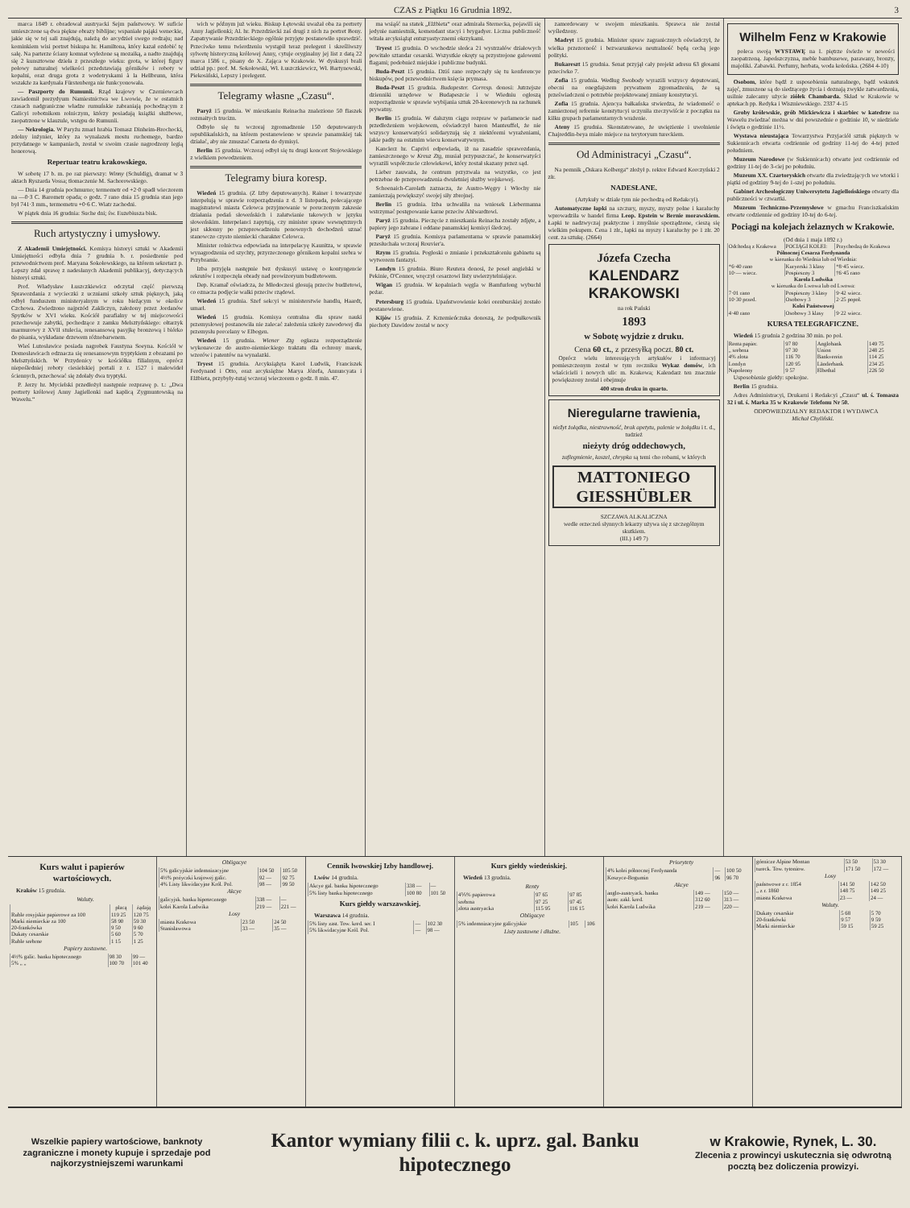CZAS z Piątku 16 Grudnia 1892. 3
marca 1849 r. obradował austryacki Sejm państwowy. W suficie umieszczone są dwa piękne obrazy biblijne; wspaniałe pająki weneckie, jakie się w tej sali znajdują, należą do arcydzieł swego rodzaju; nad kominkiem wisi portret biskupa hr. Hamiltona, który kazał ozdobić tę salę. Na parterze ściany komnat wyłożone są mozaiką, a nadto znajdują się 2 kunsztowne dzieła z przeszłego wieku: grota, w której figury połowy naturalnej wielkości przedstawiają górników i roboty w kopalni, oraz druga grota z wodotryskami à la Hellbrunn, która wszakże za kardynała Fürstenberga nie funkcyonowała.
— Paszporty do Rumunii. Rząd krajowy w Czerniowcach zawiadomił prezydyum Namiestnictwa we Lwowie, że w ostatnich czasach nadgraniczne władze rumuńskie zabraniają pochodzącym z Galicyi robotnikom rolniczym, którzy posiadają książki służbowe, zaopatrzone w klauzule, wstępu do Rumunii.
— Nekrologia. W Paryżu zmarł hrabia Tomasz Dinheim-Brochocki, zdolny inżynier, który za wynalazek mostu ruchomego, bardzo przydatnego w kampaniach, został w swoim czasie nagrodzony legią honorową.
Repertuar teatru krakowskiego.
W sobotę 17 b. m. po raz pierwszy: Winny (Schuldig), dramat w 3 aktach Ryszarda Vossa; tłomaczenie M. Sachorowskiego.
— Dnia 14 grudnia pochmurno; termometr od +2·0 spadł wieczorem na —0·3 C. Barometr opada; o godz. 7 rano dnia 15 grudnia stan jego był 741·3 mm., termometru +0·6 C. Wiatr zachodni.
W piątek dnia 16 grudnia: Suche dni; św. Euzebiusza bisk.
Ruch artystyczny i umysłowy.
Z Akademii Umiejętności. Komisya historyi sztuki w Akademii Umiejętności odbyła dnia 7 grudnia b. r. posiedzenie pod przewodnictwem prof. Maryana Sokołowskiego, na którem sekretarz p. Lepszy zdał sprawę z nadesłanych Akademii publikacyj, dotyczących historyi sztuki.
Prof. Władysław Łuszczkiewicz odczytał część pierwszą Sprawozdania z wycieczki z uczniami szkoły sztuk pięknych, jaką odbył funduszem ministeryalnym w roku bieżącym w okolice Czchowa. Zwiedzono najprzód Zakliczyn, założony przez Jordanów Spytków w XVI wieku. Kościół parafialny w tej miejscowości przechowuje zabytki, pochodzące z zamku Melsztyńskiego: ołtarzyk marmurowy z XVII stulecia, renesansową pasyjkę bronzową i biórko do pisania, wykładane drzewem różnobarwnem.
Wieś Lutosławice posiada nagrobek Faustyna Soeyna. Kościół w Domosławicach odznacza się renesansowym tryptykiem z obrazami po Melsztyńskich. W Przydonicy w kościółku filialnym, oprócz niepośledniej roboty ciesielskiej portali z r. 1527 i malowideł ściennych, przechować się zdołały dwa tryptyki.
P. Jerzy hr. Mycielski przedłożył następnie rozprawę p. t.: „Dwa portrety królowej Anny Jagiellonki nad kaplicą Zygmuntowską na Wawelu.“
wich w późnym już wieku. Biskup Łętowski uważał oba za portrety Anny Jagiellonki; Al. hr. Przezdziecki zaś drugi z nich za portret Bony. Zapatrywanie Przezdzieckiego ogólnie przyjęte postanowiło sprawdzić. Przeciwko temu twierdzeniu wystąpił teraz prelegent i skreśliwszy sylwetę historyczną królowej Anny, cytuje oryginalny jej list z datą 22 marca 1586 r., pisany do X. Zająca w Krakowie. W dyskusyi brali udział pp.: prof. M. Sokołowski, Wł. Łuszczkiewicz, Wł. Bartynowski, Piekosiński, Lepszy i prelegent.
Telegramy własne „Czasu“.
Paryż 15 grudnia. W mieszkaniu Reinacha znaleziono 50 flaszek rozmaitych trucizn.
Odbyło się tu wczoraj zgromadzenie 150 deputowanych republikańskich, na którem postanowiono w sprawie panamskiej tak działać, aby nie zmuszać Carnota do dymisyi.
Berlin 15 grudnia. Wczoraj odbył się tu drugi koncert Stojowskiego z wielkiem powodzeniem.
Telegramy biura koresp.
Wiedeń 15 grudnia. (Z Izby deputowanych). Rainer i towarzysze interpelują w sprawie rozporządzenia z d. 3 listopada, polecającego magistratowi miasta Celowca przyjmowanie w poruczonym zakresie działania podań słoweńskich i załatwianie takowych w języku słoweńskim. Interpelanci zapytują, czy minister spraw wewnętrznych jest skłonny po przeprowadzeniu ponownych dochodzeń uznać stanowczo czysto niemiecki charakter Celowca.
Minister rolnictwa odpowiada na interpelacyę Kaunitza, w sprawie wynagrodzenia od szychty, przyrzeczonego górnikom kopalni srebra w Przybramie.
Izba przyjęła następnie bez dyskusyi ustawę o kontyngencie rekrutów i rozpoczęła obrady nad prowizoryum budżetowem.
Dep. Kramař oświadcza, że Młodoczesi głosują przeciw budżetowi, co oznacza podjęcie walki przeciw rządowi.
Wiedeń 15 grudnia. Szef sekcyi w ministerstwie handlu, Haardt, umarł.
Wiedeń 15 grudnia. Komisya centralna dla spraw nauki przemysłowej postanowiła nie zalecać założenia szkoły zawodowej dla przemysłu porcelany w Elbogen.
Wiedeń 15 grudnia. Wiener Ztg ogłasza rozporządzenie wykonawcze do austro-niemieckiego traktatu dla ochrony marek, wzorów i patentów na wynalazki.
Tryest 15 grudnia. Arcyksiążęta Karol Ludwik, Franciszek Ferdynand i Otto, oraz arcyksiężne Marya Józefa, Annuncyata i Elżbieta, przybyły-tutaj wczoraj wieczorem o godz. 8 min. 47.
ma wsiąść na statek „Elżbieta“ oraz admirała Sternecka, pojawili się jedynie namiestnik, komendant stacyi i brygadyer. Liczna publiczność witała arcyksiążąt entuzyastycznemi okrzykami.
Tryest 15 grudnia. O wschodzie słońca 21 wystrzałów działowych powitało sztandar cesarski. Wszystkie okręty są przystrojone galowemi flagami; podobnież miejskie i publiczne budynki.
Buda-Peszt 15 grudnia. Dziś rano rozpoczęły się tu konferencye biskupów, pod przewodnictwem księcia prymasa.
Buda-Peszt 15 grudnia. Budapester. Corresp. donosi: Jutrzejsze dzienniki urzędowe w Budapeszcie i w Wiedniu ogłoszą rozporządzenie w sprawie wybijania sztuk 20-koronowych na rachunek prywatny.
Berlin 15 grudnia. W dalszym ciągu rozpraw w parlamencie nad przedłożeniem wojskowem, oświadczył baron Manteuffel, że nie wszyscy konserwatyści solidaryzują się z niektóremi wyrażeniami, jakie padły na ostatnim wiecu konserwatywnym.
Kanclerz hr. Caprivi odpowiada, iż na zasadzie sprawozdania, zamieszczonego w Kreuz Ztg, musiał przypuszczać, że konserwatyści wyrazili współczucie człowiekowi, który został skazany przez sąd.
Lieber zauważa, że centrum przyzwala na wszystko, co jest potrzebne do przeprowadzenia dwuletniej służby wojskowej.
Schoenaich-Carolath zaznacza, że Austro-Węgry i Włochy nie zamierzają powiększyć swojej siły zbrojnej.
Berlin 15 grudnia. Izba uchwaliła na wniosek Liebermanna wstrzymać postępowanie karne przeciw Ahlwardtowi.
Paryż 15 grudnia. Pieczęcie z mieszkania Reinacha zostały zdjęte, a papiery jego zabrane i oddane panamskiej komisyi śledczej.
Paryż 15 grudnia. Komisya parlamentarna w sprawie panamskiej przesłuchała wczoraj Rouvier'a.
Rzym 15 grudnia. Pogłoski o zmianie i przekształceniu gabinetu są wytworem fantazyi.
Londyn 15 grudnia. Biuro Reutera donosi, że poseł angielski w Pekinie, O'Connor, wręczył cesarzowi listy uwierzytelniające.
Wigan 15 grudnia. W kopalniach węgla w Bamfurlong wybuchł pożar.
Petersburg 15 grudnia. Upaństwowienie kolei orenburskiej zostało postanowione.
Kijów 15 grudnia. Z Krzemieńczuka donoszą, że podpułkownik piechoty Dawidow został w nocy
zamordowany w swojem mieszkaniu. Sprawca nie został wyśledzony.
Madryt 15 grudnia. Minister spraw zagranicznych oświadczył, że wielka przezorność i bezwarunkowa neutralność będą cechą jego polityki.
Bukareszt 15 grudnia. Senat przyjął cały projekt adresu 63 głosami przeciwko 7.
Zofia 15 grudnia. Według Swobody wyrazili wszyscy deputowani, obecni na onegdajszem prywatnem zgromadzeniu, że są przeświadczeni o potrzebie projektowanej zmiany konstytucyi.
Zofia 15 grudnia. Ajencya bałkańska stwierdza, że wiadomość o zamierzonej reformie konstytucyi uczyniła rzeczywiście z początku na kilku grupach parlamentarnych wrażenie.
Ateny 15 grudnia. Skonstatowano, że uwięzienie i uwolnienie Chajreddin-beya miało miejsce na terytoryum tureckiem.
Od Administracyi „Czasu“.
Na pomnik „Oskara Kolberga“ złożył p. rektor Edward Korczyński 2 złr.
NADESŁANE.
(Artykuły w dziale tym nie pochodzą od Redakcyi).
Automatyczne łapki na szczury, myszy, myszy polne i karaluchy wprowadziła w handel firma Leop. Epstein w Bernie morawskiem. Łapki te nadzwyczaj praktyczne i zmyślnie sporządzone, cieszą się wielkim pokupem. Cena 1 złr., łapki na myszy i karaluchy po 1 złr. 20 cent. za sztukę. (2664)
Józefa Czecha
KALENDARZ KRAKOWSKI
na rok Pański
1893
w Sobotę wyjdzie z druku.
Cena 60 ct., z przesyłką poczt. 80 ct.
Oprócz wielu interesujących artykułów i informacyj pomieszczonym został w tym roczniku Wykaz domów, ich właścicieli i nowych ulic m. Krakowa; Kalendarz ten znacznie powiększony został i obejmuje
400 stron druku in quarto.
Nieregularne trawienia,
niežyt żołądka, niestrawność, brak apetytu, palenie w żołądku i t. d., tudzież
nieżyty dróg oddechowych,
zaflegmienie, kaszel, chrypka są temi cho robami, w których
MATTONIEGO
GIESSHÜBLER
SZCZAWA ALKALICZNA
wedle orzeczeń słynnych lekarzy używa się z szczególnym skutkiem.
(III.) 149 7)
Wilhelm Fenz w Krakowie
poleca swoją WYSTAWĘ na I. piętrze świeżo w nowości zaopatrzoną. Japońszczyzna, meble bambusowe, parawany, bronzy, majoliki. Zabawki. Perfumy, herbata, woda kolońska. (2684 4-10)
Osobom, które bądź z usposobienia naturalnego, bądź wskutek zajęć, zmuszone są do siedzącego życia i doznają zwykle zatwardzenia, usilnie zalecamy użycie ziółek Chambarda. Skład w Krakowie w aptekach pp. Redyka i Wiszniewskiego. 2337 4-15
Groby królewskie, grób Mickiewicza i skarbiec w katedrze na Wawelu zwiedzać można w dni powszednie o godzinie 10, w niedziele i święta o godzinie 11½.
Wystawa nieustająca Towarzystwa Przyjaciół sztuk pięknych w Sukiennicach otwarta codziennie od godziny 11-tej do 4-tej przed południem.
Muzeum Narodowe (w Sukiennicach) otwarte jest codziennie od godziny 11-tej do 3-ciej po południu.
Muzeum XX. Czartoryskich otwarte dla zwiedzających we wtorki i piątki od godziny 9-tej do 1-szej po południu.
Gabinet Archeologiczny Uniwersytetu Jagiellońskiego otwarty dla publiczności w czwartki.
Muzeum Techniczno-Przemysłowe w gmachu Franciszkańskim otwarte codziennie od godziny 10-tej do 6-tej.
Pociągi na kolejach żelaznych w Krakowie.
(Od dnia 1 maja 1892 r.)
| Odchodzą z Krakowa | POCIĄGI KOLEI: | Przychodzą do Krakowa |
| --- | --- | --- |
| Północnej Cesarza Ferdynanda w kierunku do Wiednia lub od Wiednia: | | |
| *6·40 rano | Kuryerski 3 klasy | *8·45 wiecz. |
| 10·— wiecz. | Pospieszny 3 | †6·45 rano |
| Karola Ludwika w kierunku do Lwowa lub od Lwowa: | | |
| 7·01 rano | Pospieszny 3 klasy | 9·42 wiecz. |
| 10·30 przed. | Osobowy 3 | 2·25 popoł. |
| Kolei Państwowej | | |
| 4·40 rano | Osobowy 3 klasy | 9·22 wiecz. |
KURSA TELEGRAFICZNE.
Wiedeń 15 grudnia 2 godzina 30 min. po poł.
| Renta papier. | 97 80 | Anglobank | 149 75 |
| „ srebrna | 97 30 | Union | 248 25 |
| 4% złota | 116 70 | Bankverein | 114 25 |
| Londyn | 120 95 | Länderbank | 234 25 |
| Napoleony | 9 57 | Elbethal | 226 50 |
Usposobienie giełdy: spokojne.
Berlin 15 grudnia.
Adres Administracyi, Drukarni i Redakcyi „Czasu“ ul. ś. Tomasza 32 i ul. ś. Marka 35 w Krakowie Telefonu Nr 50.
ODPOWIEDZIALNY REDAKTOR I WYDAWCA
Michał Chyliński.
Kurs walut i papierów wartościowych.
Kraków 15 grudnia.
Waluty.
| | płacą | żądają |
| --- | --- | --- |
| Ruble rosyjskie papierowe za 100 | 119 25 | 120 75 |
| Marki niemieckie za 100 | 58 90 | 59 30 |
| 20-frankówka | 9 50 | 9 60 |
| Dukaty cesarskie | 5 60 | 5 70 |
| Ruble srebrne | 1 15 | 1 25 |
Papiery zastawne.
| 4½% galic. banku hipotecznego | 98 30 | 99 — |
| 5% „ „ | 100 70 | 101 40 |
Obligacye
| 5% galicyjskie indemnizacyjne | 104 50 | 105 50 |
| 4½% pożyczki krajowej galic. | 92 — | 92 75 |
| 4% Listy likwidacyjne Król. Pol. | 98 — | 99 50 |
Akcye
| galicyjsk. banku hipotecznego | 338 — | — |
| kolei Karola Ludwika | 219 — | 221 — |
Losy
| miasta Krakowa | 23 50 | 24 50 |
| Stanisławowa | 33 — | 35 — |
Cennik lwowskiej Izby handlowej.
Lwów 14 grudnia.
| Akcye gal. banku hipotecznego | 338 — | — |
| 5% listy banku hipotecznego | 100 80 | 101 50 |
Kurs giełdy warszawskiej.
Warszawa 14 grudnia.
| 5% listy zast. Tow. kred. ser. I | — | 102 30 |
| 5% likwidacyjne Król. Pol. | — | 98 — |
Kurs giełdy wiedeńskiej.
Wiedeń 13 grudnia.
Renty
| 4⅕% papierowa | 97 65 | 97 85 |
| srebrna | 97 25 | 97 45 |
| złota austryacka | 115 95 | 116 15 |
Obligacye
| 5% indemnizacyjne galicyjskie | 105 | 106 |
Listy zastawne i dłużne.
Priorytety
| 4% kolei północnej Ferdynanda | — | 100 50 |
| Koszyce-Bogumin | 96 | 96 70 |
Akcye
| anglo-austryack. banku | 149 — | 150 — |
| austr. zakł. kred. | 312 60 | 313 — |
| kolei Karola Ludwika | 219 — | 220 — |
| górnicze Alpine Montan | 53 50 | 53 30 |
| tureck. Tow. tytoniow. | 171 50 | 172 — |
Losy
| państwowe z r. 1854 | 141 50 | 142 50 |
| „ z r. 1860 | 148 75 | 149 25 |
| miasta Krakowa | 23 — | 24 — |
Waluty.
| Dukaty cesarskie | 5 68 | 5 70 |
| 20-frankówki | 9 57 | 9 59 |
| Marki niemieckie | 59 15 | 59 25 |
Wszelkie papiery wartościowe, banknoty zagraniczne i monety kupuje i sprzedaje pod najkorzystniejszemi warunkami
Kantor wymiany filii c. k. uprz. gal. Banku hipotecznego
w Krakowie, Rynek, L. 30.
Zlecenia z prowincyi uskutecznia się odwrotną pocztą bez doliczenia prowizyi.